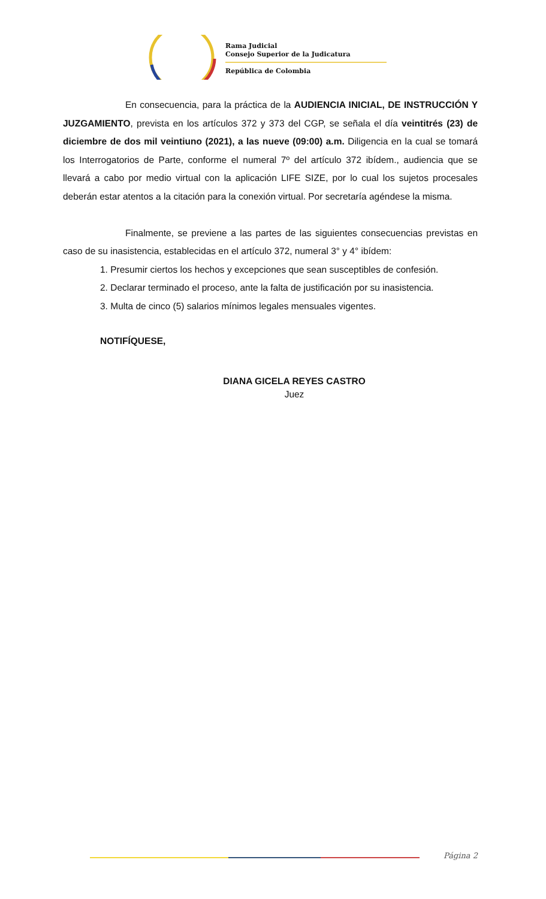Rama Judicial
Consejo Superior de la Judicatura
República de Colombia
En consecuencia, para la práctica de la AUDIENCIA INICIAL, DE INSTRUCCIÓN Y JUZGAMIENTO, prevista en los artículos 372 y 373 del CGP, se señala el día veintitrés (23) de diciembre de dos mil veintiuno (2021), a las nueve (09:00) a.m. Diligencia en la cual se tomará los Interrogatorios de Parte, conforme el numeral 7º del artículo 372 ibídem., audiencia que se llevará a cabo por medio virtual con la aplicación LIFE SIZE, por lo cual los sujetos procesales deberán estar atentos a la citación para la conexión virtual. Por secretaría agéndese la misma.
Finalmente, se previene a las partes de las siguientes consecuencias previstas en caso de su inasistencia, establecidas en el artículo 372, numeral 3° y 4° ibídem:
1. Presumir ciertos los hechos y excepciones que sean susceptibles de confesión.
2. Declarar terminado el proceso, ante la falta de justificación por su inasistencia.
3. Multa de cinco (5) salarios mínimos legales mensuales vigentes.
NOTIFÍQUESE,
DIANA GICELA REYES CASTRO
Juez
Página 2